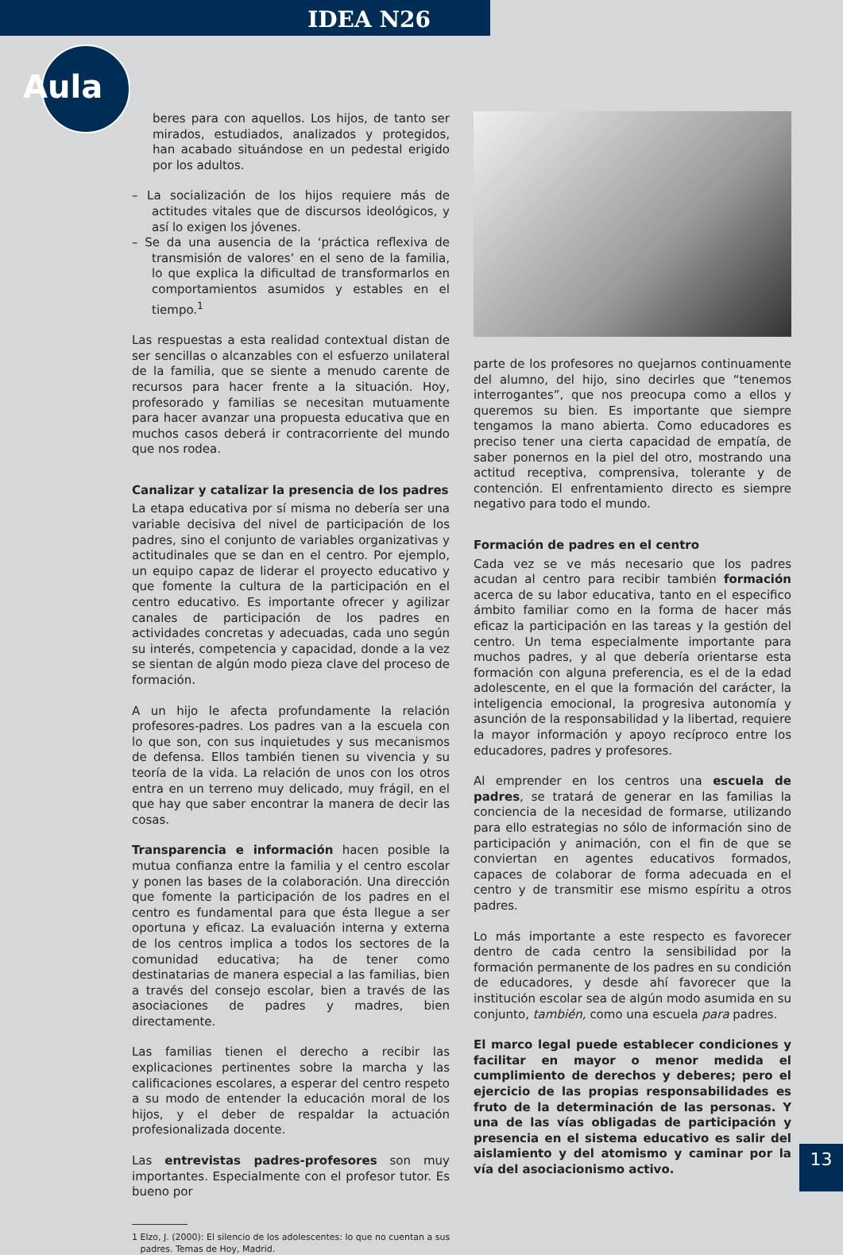IDEA N26
Aula
beres para con aquellos. Los hijos, de tanto ser mirados, estudiados, analizados y protegidos, han acabado situándose en un pedestal erigido por los adultos.
– La socialización de los hijos requiere más de actitudes vitales que de discursos ideológicos, y así lo exigen los jóvenes.
– Se da una ausencia de la ‘práctica reflexiva de transmisión de valores’ en el seno de la familia, lo que explica la dificultad de transformarlos en comportamientos asumidos y estables en el tiempo.<sup>1</sup>
Las respuestas a esta realidad contextual distan de ser sencillas o alcanzables con el esfuerzo unilateral de la familia, que se siente a menudo carente de recursos para hacer frente a la situación. Hoy, profesorado y familias se necesitan mutuamente para hacer avanzar una propuesta educativa que en muchos casos deberá ir contracorriente del mundo que nos rodea.
Canalizar y catalizar la presencia de los padres
La etapa educativa por sí misma no debería ser una variable decisiva del nivel de participación de los padres, sino el conjunto de variables organizativas y actitudinales que se dan en el centro. Por ejemplo, un equipo capaz de liderar el proyecto educativo y que fomente la cultura de la participación en el centro educativo. Es importante ofrecer y agilizar canales de participación de los padres en actividades concretas y adecuadas, cada uno según su interés, competencia y capacidad, donde a la vez se sientan de algún modo pieza clave del proceso de formación.
A un hijo le afecta profundamente la relación profesores-padres. Los padres van a la escuela con lo que son, con sus inquietudes y sus mecanismos de defensa. Ellos también tienen su vivencia y su teoría de la vida. La relación de unos con los otros entra en un terreno muy delicado, muy frágil, en el que hay que saber encontrar la manera de decir las cosas.
Transparencia e información hacen posible la mutua confianza entre la familia y el centro escolar y ponen las bases de la colaboración. Una dirección que fomente la participación de los padres en el centro es fundamental para que ésta llegue a ser oportuna y eficaz. La evaluación interna y externa de los centros implica a todos los sectores de la comunidad educativa; ha de tener como destinatarias de manera especial a las familias, bien a través del consejo escolar, bien a través de las asociaciones de padres y madres, bien directamente.
Las familias tienen el derecho a recibir las explicaciones pertinentes sobre la marcha y las calificaciones escolares, a esperar del centro respeto a su modo de entender la educación moral de los hijos, y el deber de respaldar la actuación profesionalizada docente.
Las entrevistas padres-profesores son muy importantes. Especialmente con el profesor tutor. Es bueno por
1 Elzo, J. (2000): El silencio de los adolescentes: lo que no cuentan a sus
padres. Temas de Hoy, Madrid.
parte de los profesores no quejarnos continuamente del alumno, del hijo, sino decirles que “tenemos interrogantes”, que nos preocupa como a ellos y queremos su bien. Es importante que siempre tengamos la mano abierta. Como educadores es preciso tener una cierta capacidad de empatía, de saber ponernos en la piel del otro, mostrando una actitud receptiva, comprensiva, tolerante y de contención. El enfrentamiento directo es siempre negativo para todo el mundo.
Formación de padres en el centro
Cada vez se ve más necesario que los padres acudan al centro para recibir también formación acerca de su labor educativa, tanto en el especifico ámbito familiar como en la forma de hacer más eficaz la participación en las tareas y la gestión del centro. Un tema especialmente importante para muchos padres, y al que debería orientarse esta formación con alguna preferencia, es el de la edad adolescente, en el que la formación del carácter, la inteligencia emocional, la progresiva autonomía y asunción de la responsabilidad y la libertad, requiere la mayor información y apoyo recíproco entre los educadores, padres y profesores.
Al emprender en los centros una escuela de padres, se tratará de generar en las familias la conciencia de la necesidad de formarse, utilizando para ello estrategias no sólo de información sino de participación y animación, con el fin de que se conviertan en agentes educativos formados, capaces de colaborar de forma adecuada en el centro y de transmitir ese mismo espíritu a otros padres.
Lo más importante a este respecto es favorecer dentro de cada centro la sensibilidad por la formación permanente de los padres en su condición de educadores, y desde ahí favorecer que la institución escolar sea de algún modo asumida en su conjunto, también, como una escuela para padres.
El marco legal puede establecer condiciones y facilitar en mayor o menor medida el cumplimiento de derechos y deberes; pero el ejercicio de las propias responsabilidades es fruto de la determinación de las personas. Y una de las vías obligadas de participación y presencia en el sistema educativo es salir del aislamiento y del atomismo y caminar por la vía del asociacionismo activo.
13